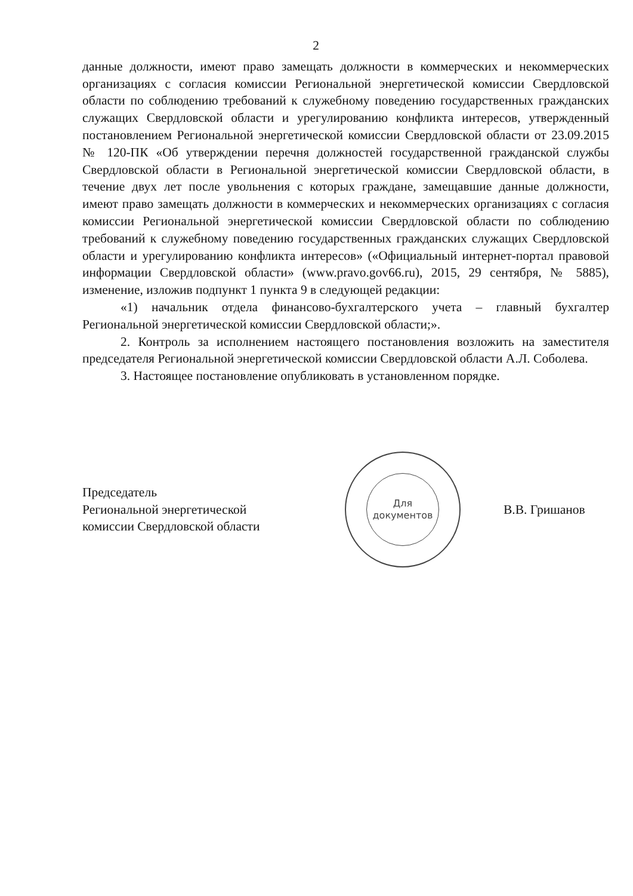2
данные должности, имеют право замещать должности в коммерческих и некоммерческих организациях с согласия комиссии Региональной энергетической комиссии Свердловской области по соблюдению требований к служебному поведению государственных гражданских служащих Свердловской области и урегулированию конфликта интересов, утвержденный постановлением Региональной энергетической комиссии Свердловской области от 23.09.2015 № 120-ПК «Об утверждении перечня должностей государственной гражданской службы Свердловской области в Региональной энергетической комиссии Свердловской области, в течение двух лет после увольнения с которых граждане, замещавшие данные должности, имеют право замещать должности в коммерческих и некоммерческих организациях с согласия комиссии Региональной энергетической комиссии Свердловской области по соблюдению требований к служебному поведению государственных гражданских служащих Свердловской области и урегулированию конфликта интересов» («Официальный интернет-портал правовой информации Свердловской области» (www.pravo.gov66.ru), 2015, 29 сентября, № 5885), изменение, изложив подпункт 1 пункта 9 в следующей редакции:
«1) начальник отдела финансово-бухгалтерского учета – главный бухгалтер Региональной энергетической комиссии Свердловской области;».
2. Контроль за исполнением настоящего постановления возложить на заместителя председателя Региональной энергетической комиссии Свердловской области А.Л. Соболева.
3. Настоящее постановление опубликовать в установленном порядке.
Председатель
Региональной энергетической
комиссии Свердловской области
Для
документов
В.В. Гришанов